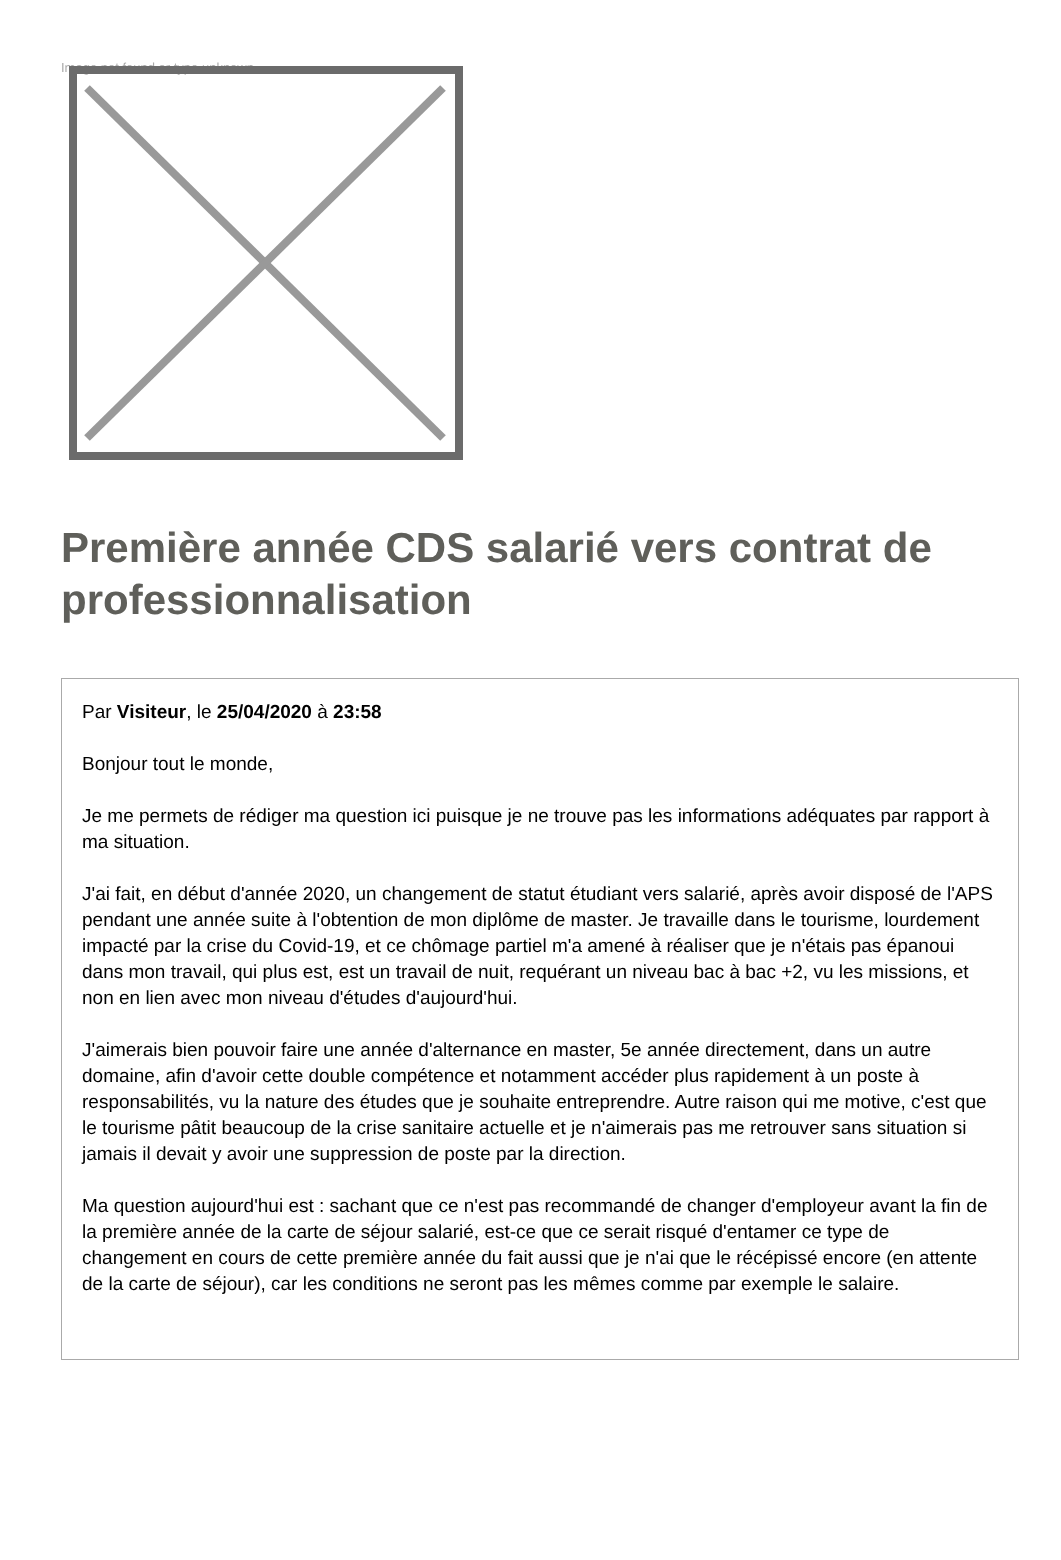Image not found or type unknown
Première année CDS salarié vers contrat de professionnalisation
Par Visiteur, le 25/04/2020 à 23:58
Bonjour tout le monde,
Je me permets de rédiger ma question ici puisque je ne trouve pas les informations adéquates par rapport à ma situation.
J'ai fait, en début d'année 2020, un changement de statut étudiant vers salarié, après avoir disposé de l'APS pendant une année suite à l'obtention de mon diplôme de master. Je travaille dans le tourisme, lourdement impacté par la crise du Covid-19, et ce chômage partiel m'a amené à réaliser que je n'étais pas épanoui dans mon travail, qui plus est, est un travail de nuit, requérant un niveau bac à bac +2, vu les missions, et non en lien avec mon niveau d'études d'aujourd'hui.
J'aimerais bien pouvoir faire une année d'alternance en master, 5e année directement, dans un autre domaine, afin d'avoir cette double compétence et notamment accéder plus rapidement à un poste à responsabilités, vu la nature des études que je souhaite entreprendre. Autre raison qui me motive, c'est que le tourisme pâtit beaucoup de la crise sanitaire actuelle et je n'aimerais pas me retrouver sans situation si jamais il devait y avoir une suppression de poste par la direction.
Ma question aujourd'hui est : sachant que ce n'est pas recommandé de changer d'employeur avant la fin de la première année de la carte de séjour salarié, est-ce que ce serait risqué d'entamer ce type de changement en cours de cette première année du fait aussi que je n'ai que le récépissé encore (en attente de la carte de séjour), car les conditions ne seront pas les mêmes comme par exemple le salaire.